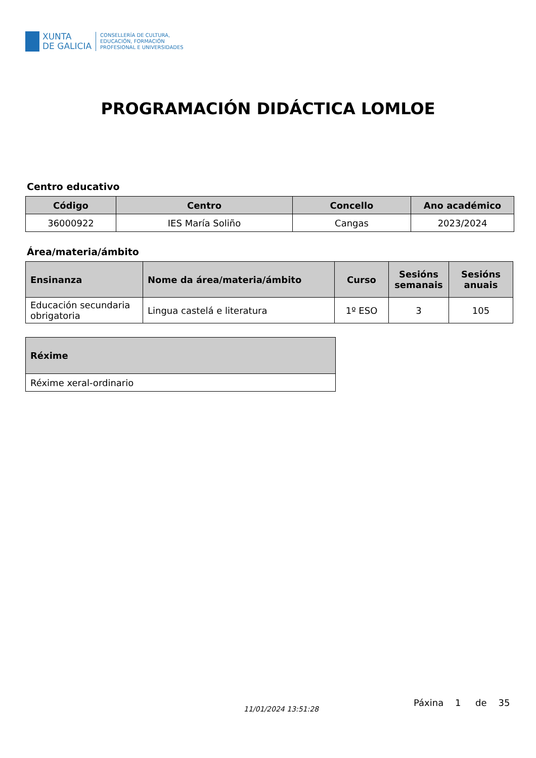XUNTA
DE GALICIA
CONSELLERÍA DE CULTURA,
EDUCACIÓN, FORMACIÓN
PROFESIONAL E UNIVERSIDADES
PROGRAMACIÓN DIDÁCTICA LOMLOE
Centro educativo
| Código | Centro | Concello | Ano académico |
| --- | --- | --- | --- |
| 36000922 | IES María Soliño | Cangas | 2023/2024 |
Área/materia/ámbito
| Ensinanza | Nome da área/materia/ámbito | Curso | Sesións semanais | Sesións anuais |
| --- | --- | --- | --- | --- |
| Educación secundaria obrigatoria | Lingua castelá e literatura | 1º ESO | 3 | 105 |
| Réxime |
| --- |
| Réxime xeral-ordinario |
11/01/2024 13:51:28
Páxina 1 de 35